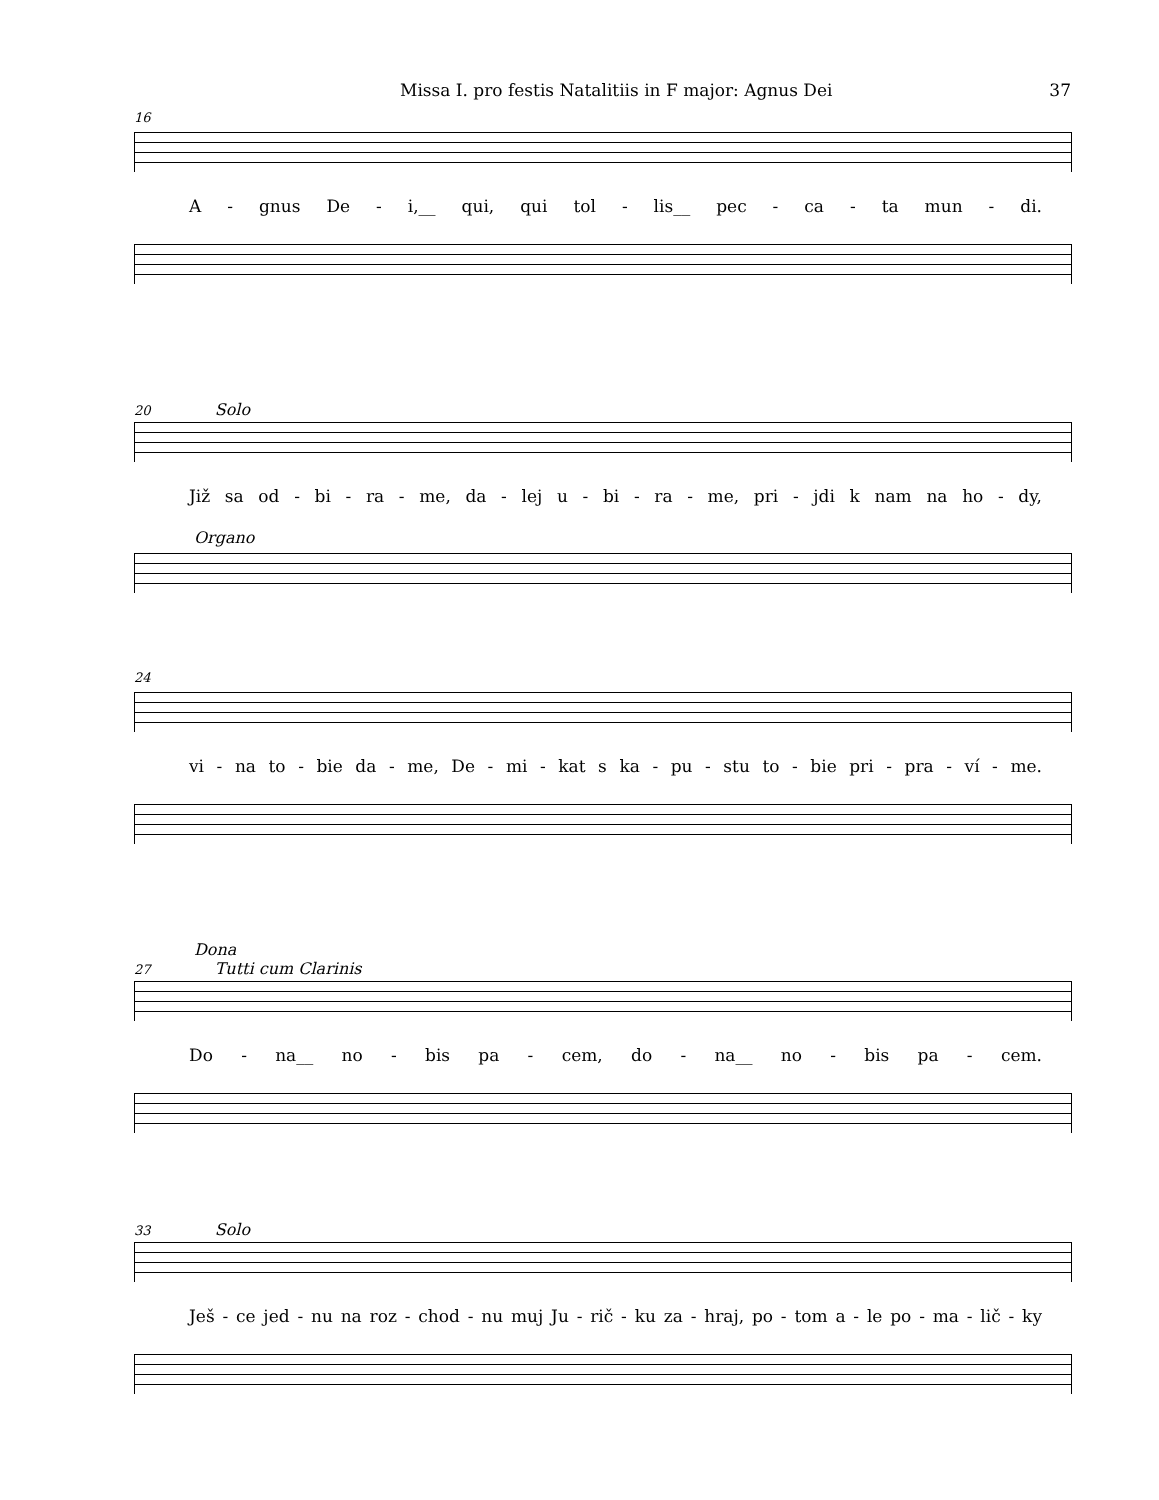Missa I. pro festis Natalitiis in F major: Agnus Dei 37
16
A - gnus De - i,__ qui, qui tol - lis__ pec - ca - ta mun - di.
20 Solo
Již sa od - bi - ra - me, da - lej u - bi - ra - me, pri - jdi k nam na ho - dy,
Organo
24
vi - na to - bie da - me, De - mi - kat s ka - pu - stu to - bie pri - pra - ví - me.
Dona
27 Tutti cum Clarinis
Do - na__ no - bis pa - cem, do - na__ no - bis pa - cem.
33 Solo
Ješ - ce jed - nu na roz - chod - nu muj Ju - rič - ku za - hraj, po - tom a - le po - ma - lič - ky